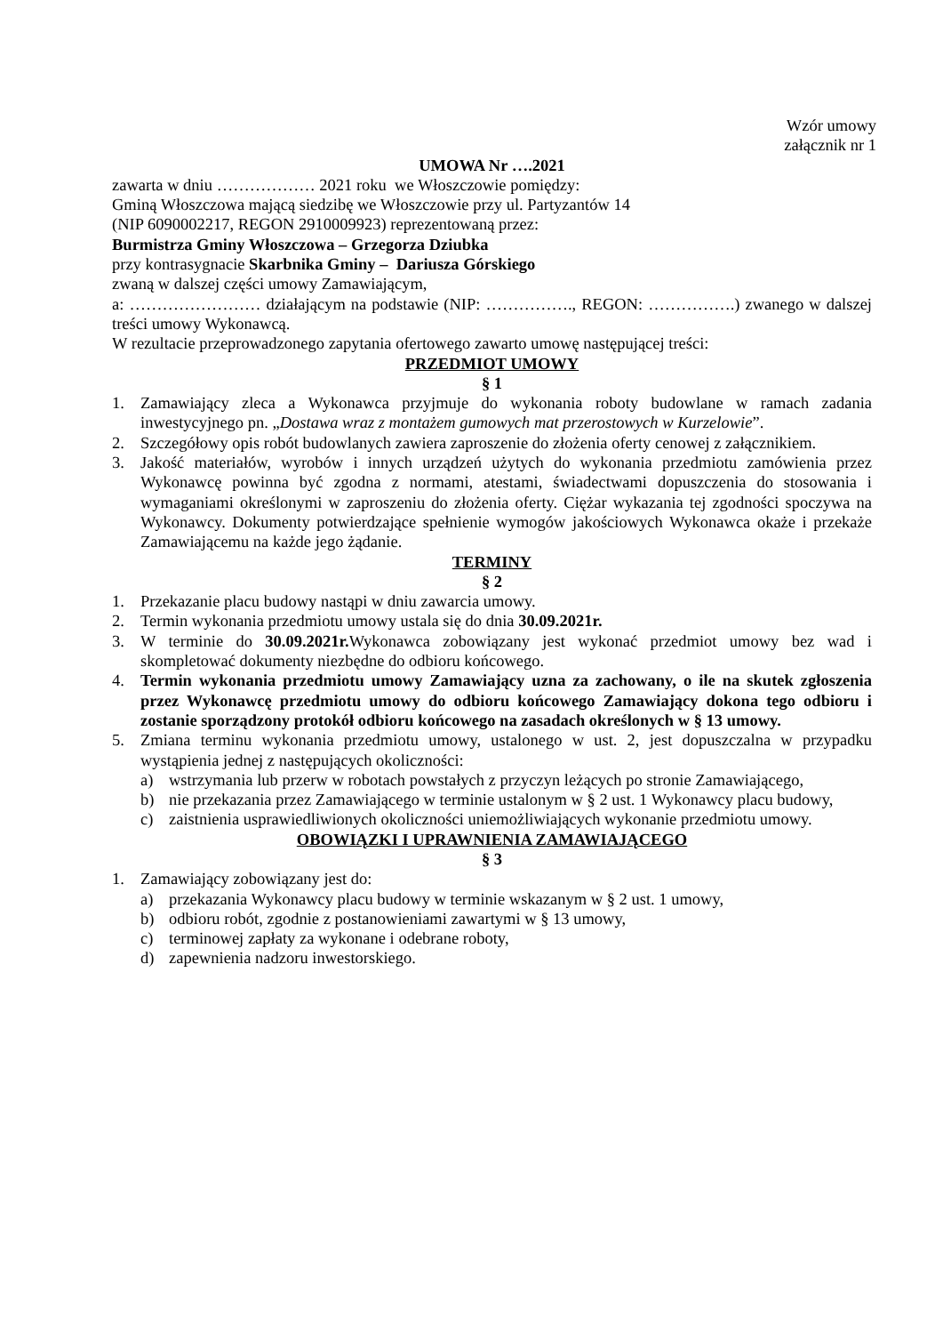Wzór umowy
załącznik nr 1
UMOWA Nr ….2021
zawarta w dniu ……………… 2021 roku we Włoszczowie pomiędzy:
Gminą Włoszczowa mającą siedzibę we Włoszczowie przy ul. Partyzantów 14
(NIP 6090002217, REGON 2910009923) reprezentowaną przez:
Burmistrza Gminy Włoszczowa – Grzegorza Dziubka
przy kontrasygnacie Skarbnika Gminy – Dariusza Górskiego
zwaną w dalszej części umowy Zamawiającym,
a: …………………… działającym na podstawie (NIP: ……………., REGON: …………….) zwanego w dalszej treści umowy Wykonawcą.
W rezultacie przeprowadzonego zapytania ofertowego zawarto umowę następującej treści:
PRZEDMIOT UMOWY
§ 1
1. Zamawiający zleca a Wykonawca przyjmuje do wykonania roboty budowlane w ramach zadania inwestycyjnego pn. „Dostawa wraz z montażem gumowych mat przerostowych w Kurzelowie”.
2. Szczegółowy opis robót budowlanych zawiera zaproszenie do złożenia oferty cenowej z załącznikiem.
3. Jakość materiałów, wyrobów i innych urządzeń użytych do wykonania przedmiotu zamówienia przez Wykonawcę powinna być zgodna z normami, atestami, świadectwami dopuszczenia do stosowania i wymaganiami określonymi w zaproszeniu do złożenia oferty. Ciężar wykazania tej zgodności spoczywa na Wykonawcy. Dokumenty potwierdzające spełnienie wymogów jakościowych Wykonawca okaże i przekaże Zamawiającemu na każde jego żądanie.
TERMINY
§ 2
1. Przekazanie placu budowy nastąpi w dniu zawarcia umowy.
2. Termin wykonania przedmiotu umowy ustala się do dnia 30.09.2021r.
3. W terminie do 30.09.2021r. Wykonawca zobowiązany jest wykonać przedmiot umowy bez wad i skompletować dokumenty niezbędne do odbioru końcowego.
4. Termin wykonania przedmiotu umowy Zamawiający uzna za zachowany, o ile na skutek zgłoszenia przez Wykonawcę przedmiotu umowy do odbioru końcowego Zamawiający dokona tego odbioru i zostanie sporządzony protokół odbioru końcowego na zasadach określonych w § 13 umowy.
5. Zmiana terminu wykonania przedmiotu umowy, ustalonego w ust. 2, jest dopuszczalna w przypadku wystąpienia jednej z następujących okoliczności:
a) wstrzymania lub przerw w robotach powstałych z przyczyn leżących po stronie Zamawiającego,
b) nie przekazania przez Zamawiającego w terminie ustalonym w § 2 ust. 1 Wykonawcy placu budowy,
c) zaistnienia usprawiedliwionych okoliczności uniemożliwiających wykonanie przedmiotu umowy.
OBOWIĄZKI I UPRAWNIENIA ZAMAWIAJĄCEGO
§ 3
1. Zamawiający zobowiązany jest do:
a) przekazania Wykonawcy placu budowy w terminie wskazanym w § 2 ust. 1 umowy,
b) odbioru robót, zgodnie z postanowieniami zawartymi w § 13 umowy,
c) terminowej zapłaty za wykonane i odebrane roboty,
d) zapewnienia nadzoru inwestorskiego.